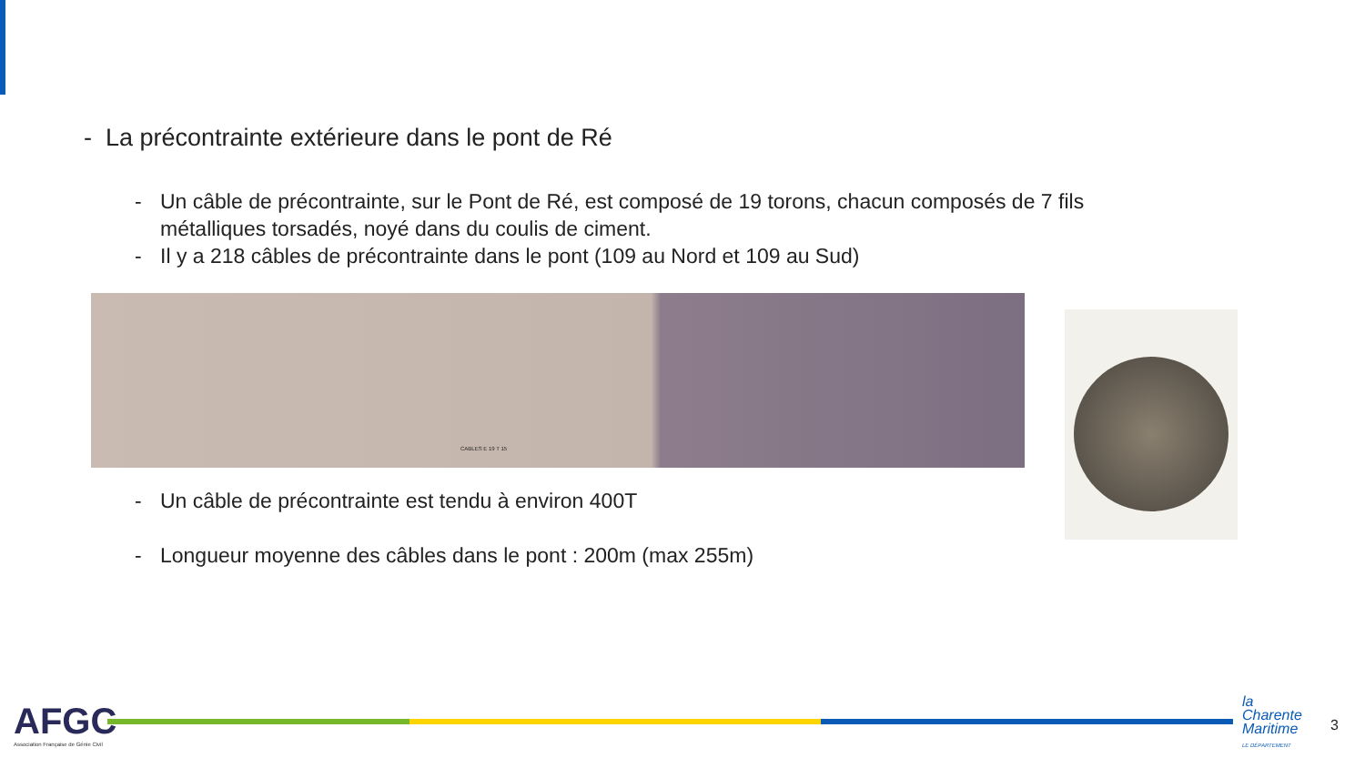- La précontrainte extérieure dans le pont de Ré
- Un câble de précontrainte, sur le Pont de Ré, est composé de 19 torons, chacun composés de 7 fils métalliques torsadés, noyé dans du coulis de ciment.
- Il y a 218 câbles de précontrainte dans le pont (109 au Nord et 109 au Sud)
CABLES E 19 T 15
- Un câble de précontrainte est tendu à environ 400T
- Longueur moyenne des câbles dans le pont : 200m (max 255m)
AFGC
Association Française de Génie Civil
la
Charente
Maritime
LE DÉPARTEMENT
3